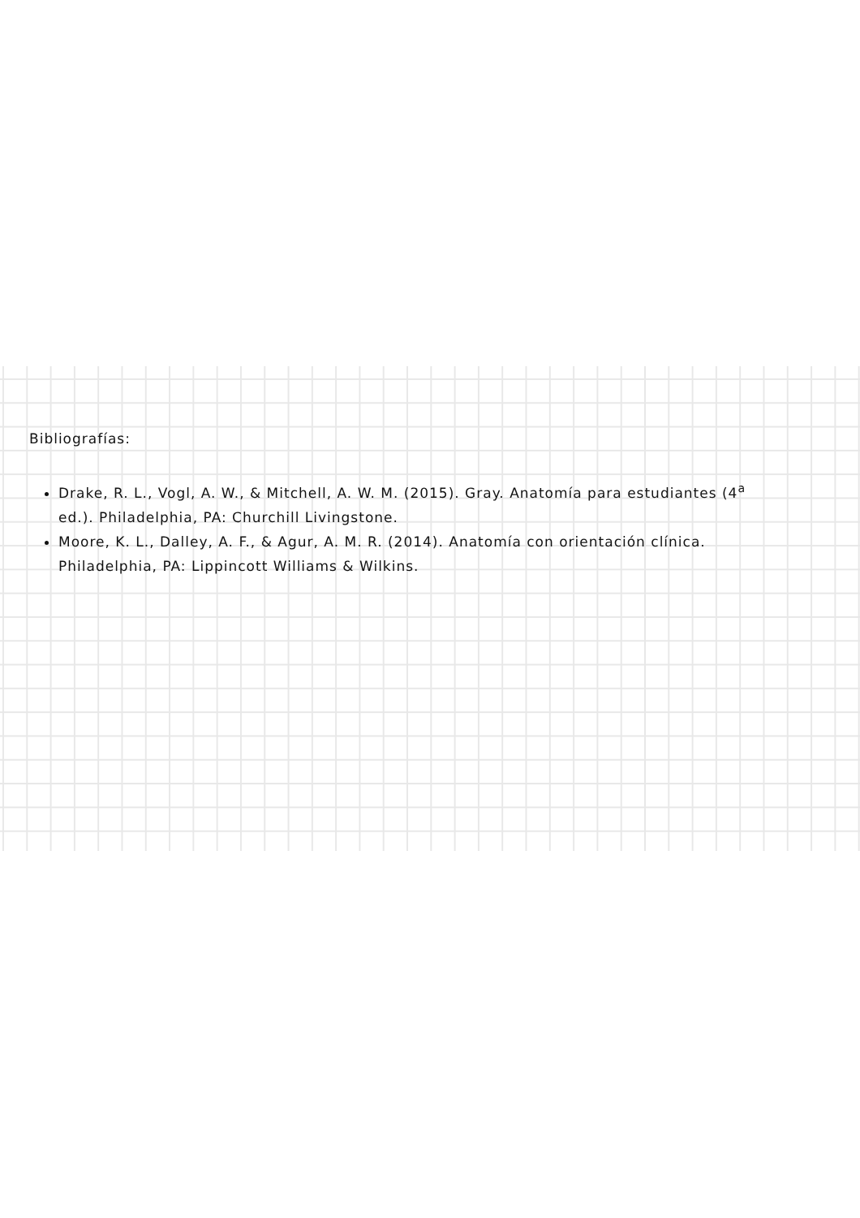Bibliografías:
Drake, R. L., Vogl, A. W., & Mitchell, A. W. M. (2015). Gray. Anatomía para estudiantes (4<sup>a</sup> ed.). Philadelphia, PA: Churchill Livingstone.
Moore, K. L., Dalley, A. F., & Agur, A. M. R. (2014). Anatomía con orientación clínica. Philadelphia, PA: Lippincott Williams & Wilkins.